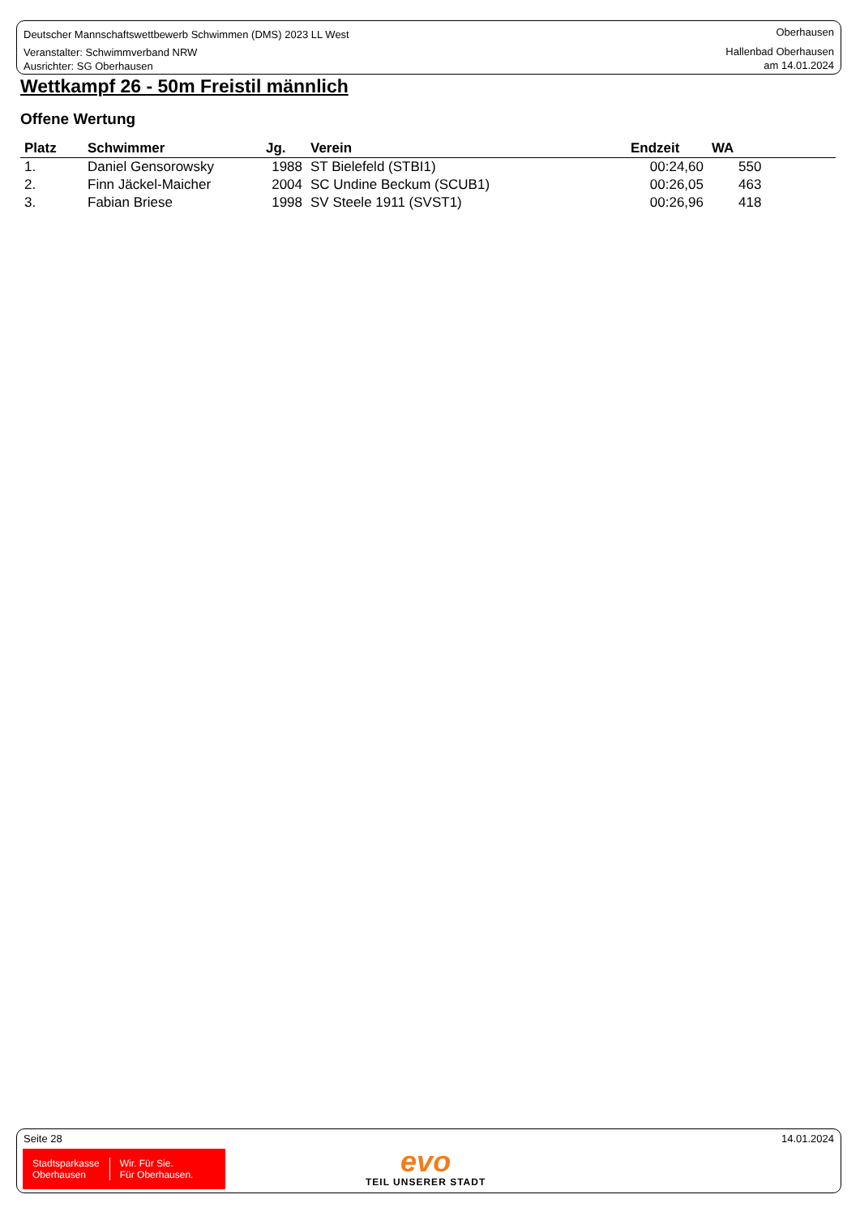Deutscher Mannschaftswettbewerb Schwimmen (DMS) 2023 LL West
Veranstalter: Schwimmverband NRW
Ausrichter: SG Oberhausen
Oberhausen
Hallenbad Oberhausen
am 14.01.2024
Wettkampf 26 - 50m Freistil männlich
Offene Wertung
| Platz | Schwimmer | Jg. | Verein | Endzeit | WA |
| --- | --- | --- | --- | --- | --- |
| 1. | Daniel Gensorowsky | 1988 | ST Bielefeld (STBI1) | 00:24,60 | 550 |
| 2. | Finn Jäckel-Maicher | 2004 | SC Undine Beckum (SCUB1) | 00:26,05 | 463 |
| 3. | Fabian Briese | 1998 | SV Steele 1911 (SVST1) | 00:26,96 | 418 |
Seite 28 14.01.2024
Stadtsparkasse
Oberhausen
Wir. Für Sie.
Für Oberhausen.
evo
TEIL UNSERER STADT